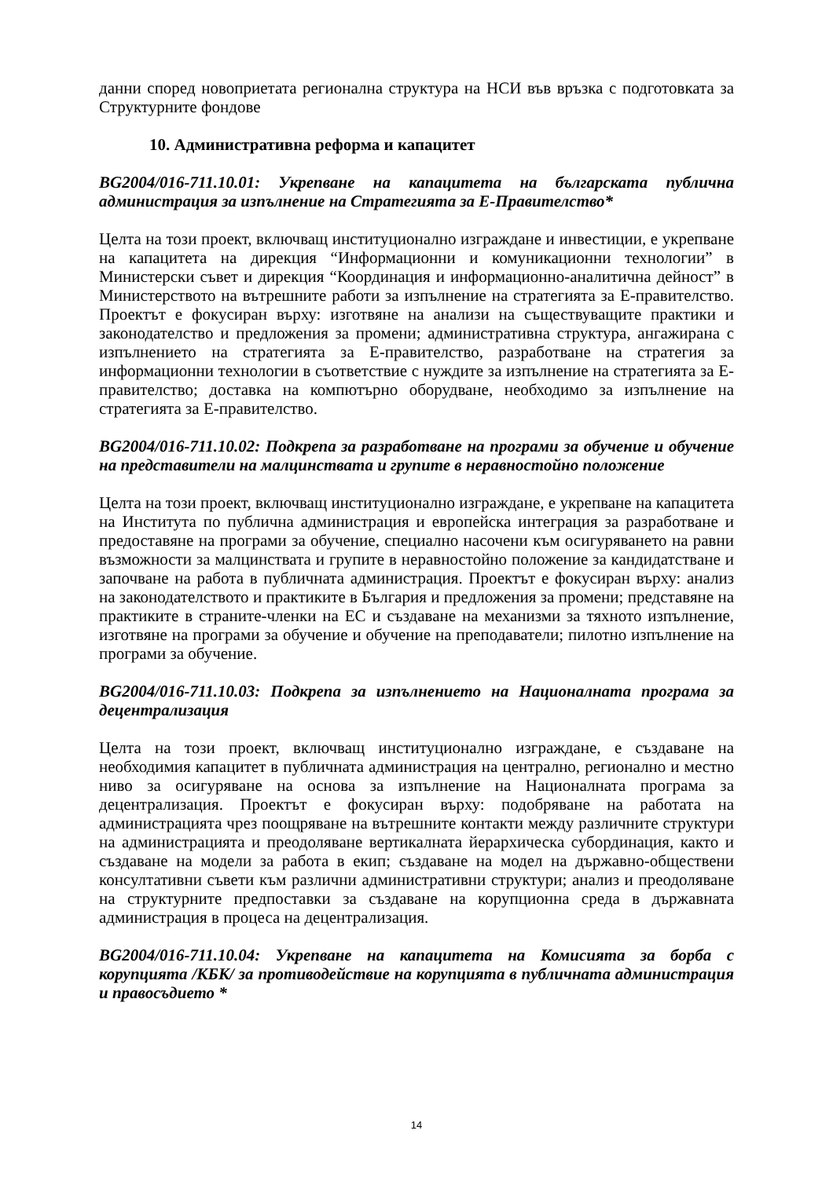данни според новоприетата регионална структура на НСИ във връзка с подготовката за Структурните фондове
10. Административна реформа и капацитет
BG2004/016-711.10.01: Укрепване на капацитета на българската публична администрация за изпълнение на Стратегията за Е-Правителство*
Целта на този проект, включващ институционално изграждане и инвестиции, е укрепване на капацитета на дирекция “Информационни и комуникационни технологии” в Министерски съвет и дирекция “Координация и информационно-аналитична дейност” в Министерството на вътрешните работи за изпълнение на стратегията за Е-правителство. Проектът е фокусиран върху: изготвяне на анализи на съществуващите практики и законодателство и предложения за промени; административна структура, ангажирана с изпълнението на стратегията за Е-правителство, разработване на стратегия за информационни технологии в съответствие с нуждите за изпълнение на стратегията за Е-правителство; доставка на компютърно оборудване, необходимо за изпълнение на стратегията за Е-правителство.
BG2004/016-711.10.02: Подкрепа за разработване на програми за обучение и обучение на представители на малцинствата и групите в неравностойно положение
Целта на този проект, включващ институционално изграждане, е укрепване на капацитета на Института по публична администрация и европейска интеграция за разработване и предоставяне на програми за обучение, специално насочени към осигуряването на равни възможности за малцинствата и групите в неравностойно положение за кандидатстване и започване на работа в публичната администрация. Проектът е фокусиран върху: анализ на законодателството и практиките в България и предложения за промени; представяне на практиките в страните-членки на ЕС и създаване на механизми за тяхното изпълнение, изготвяне на програми за обучение и обучение на преподаватели; пилотно изпълнение на програми за обучение.
BG2004/016-711.10.03: Подкрепа за изпълнението на Националната програма за децентрализация
Целта на този проект, включващ институционално изграждане, е създаване на необходимия капацитет в публичната администрация на централно, регионално и местно ниво за осигуряване на основа за изпълнение на Националната програма за децентрализация. Проектът е фокусиран върху: подобряване на работата на администрацията чрез поощряване на вътрешните контакти между различните структури на администрацията и преодоляване вертикалната йерархическа субординация, както и създаване на модели за работа в екип; създаване на модел на държавно-обществени консултативни съвети към различни административни структури; анализ и преодоляване на структурните предпоставки за създаване на корупционна среда в държавната администрация в процеса на децентрализация.
BG2004/016-711.10.04: Укрепване на капацитета на Комисията за борба с корупцията /КБК/ за противодействие на корупцията в публичната администрация и правосъдието *
14